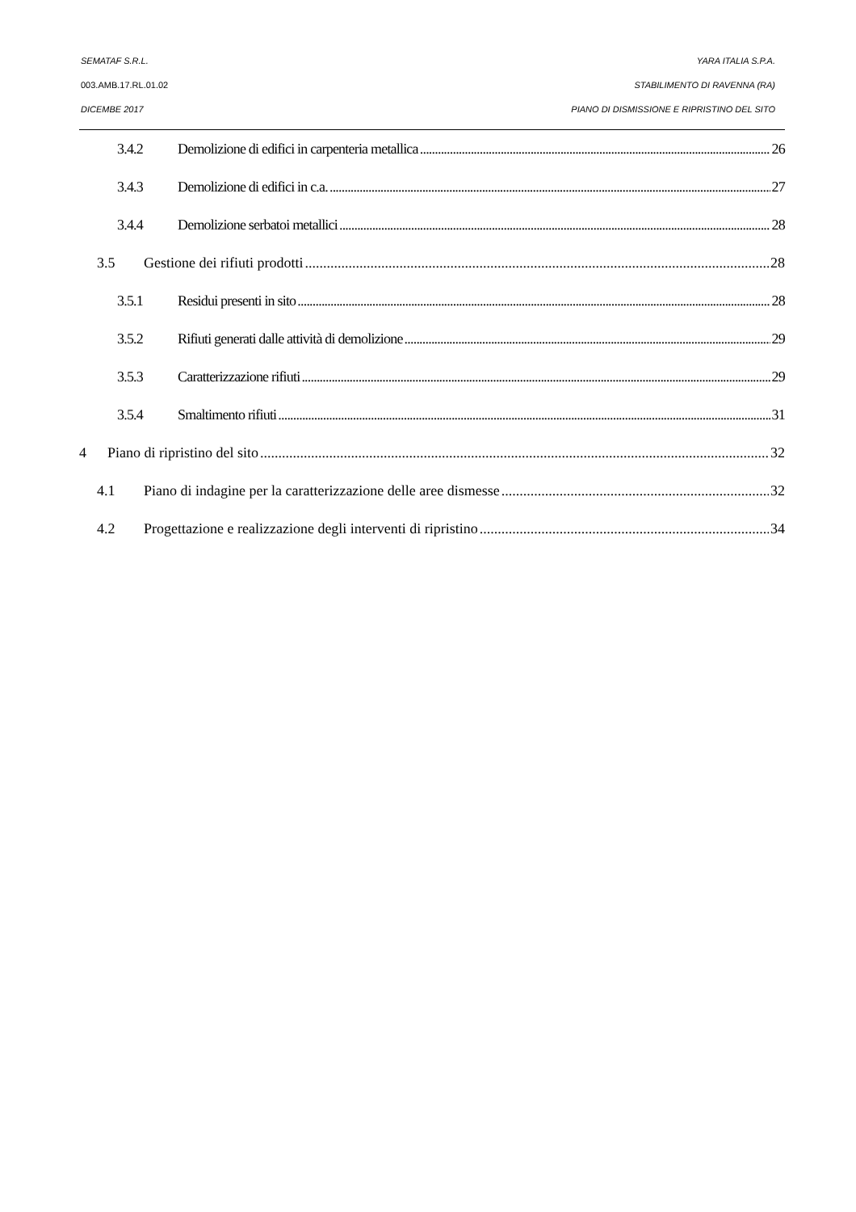SEMATAF S.R.L. YARA ITALIA S.P.A.
003.AMB.17.RL.01.02 STABILIMENTO DI RAVENNA (RA)
DICEMBE 2017 PIANO DI DISMISSIONE E RIPRISTINO DEL SITO
3.4.2 Demolizione di edifici in carpenteria metallica 26
3.4.3 Demolizione di edifici in c.a. 27
3.4.4 Demolizione serbatoi metallici 28
3.5 Gestione dei rifiuti prodotti 28
3.5.1 Residui presenti in sito 28
3.5.2 Rifiuti generati dalle attività di demolizione 29
3.5.3 Caratterizzazione rifiuti 29
3.5.4 Smaltimento rifiuti 31
4 Piano di ripristino del sito 32
4.1 Piano di indagine per la caratterizzazione delle aree dismesse 32
4.2 Progettazione e realizzazione degli interventi di ripristino 34